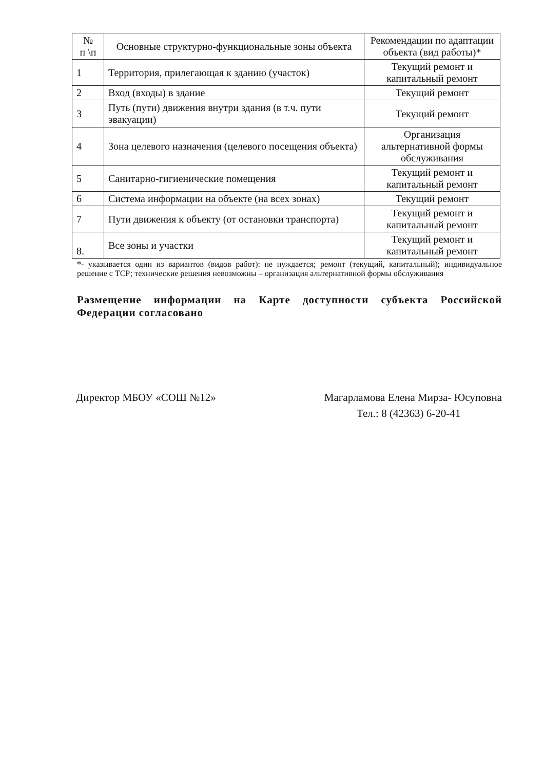| № п \п | Основные структурно-функциональные зоны объекта | Рекомендации по адаптации объекта (вид работы)* |
| --- | --- | --- |
| 1 | Территория, прилегающая к зданию (участок) | Текущий ремонт и капитальный ремонт |
| 2 | Вход (входы) в здание | Текущий ремонт |
| 3 | Путь (пути) движения внутри здания (в т.ч. пути эвакуации) | Текущий ремонт |
| 4 | Зона целевого назначения (целевого посещения объекта) | Организация альтернативной формы обслуживания |
| 5 | Санитарно-гигиенические помещения | Текущий ремонт и капитальный ремонт |
| 6 | Система информации на объекте (на всех зонах) | Текущий ремонт |
| 7 | Пути движения к объекту (от остановки транспорта) | Текущий ремонт и капитальный ремонт |
| 8. | Все зоны и участки | Текущий ремонт и капитальный ремонт |
*- указывается один из вариантов (видов работ): не нуждается; ремонт (текущий, капитальный); индивидуальное решение с ТСР; технические решения невозможны – организация альтернативной формы обслуживания
Размещение информации на Карте доступности субъекта Российской Федерации согласовано
Директор МБОУ «СОШ №12» Магарламова Елена Мирза- Юсуповна
Тел.: 8 (42363) 6-20-41